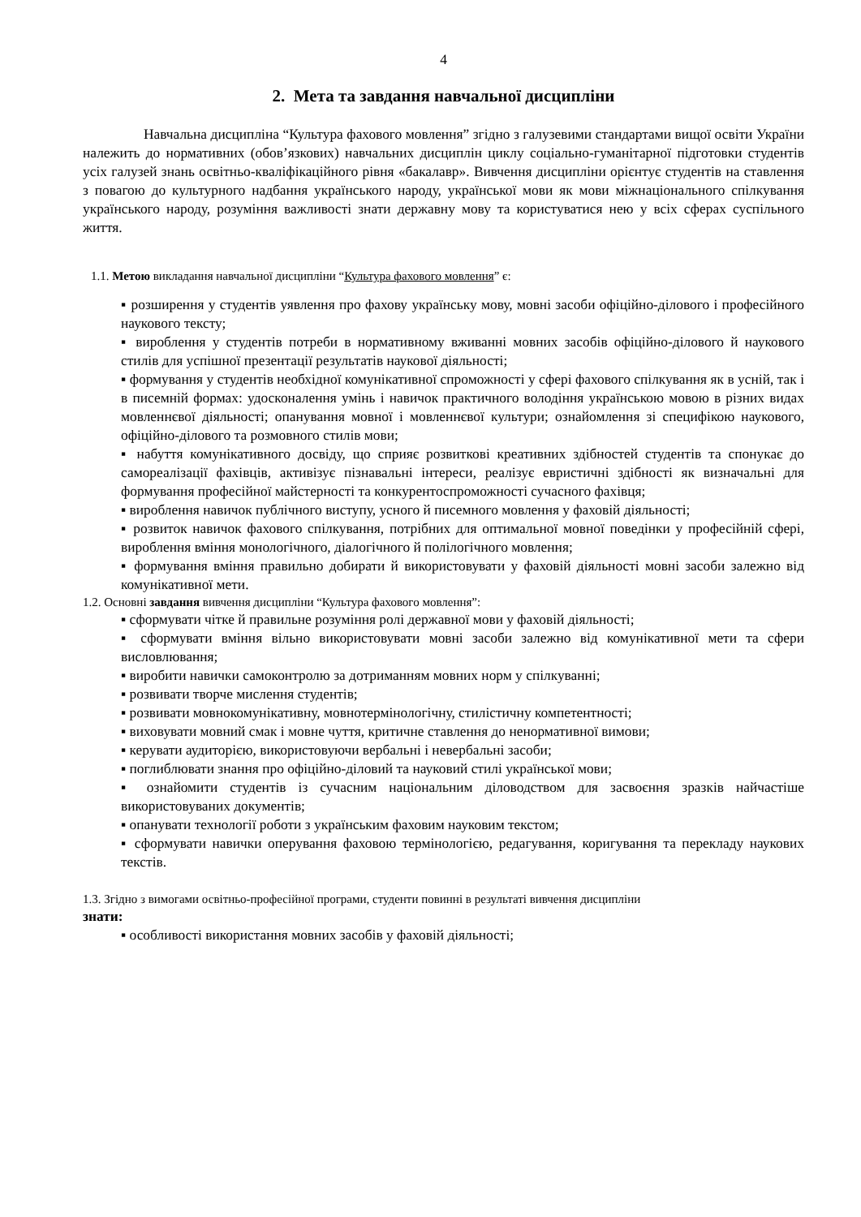4
2. Мета та завдання навчальної дисципліни
Навчальна дисципліна “Культура фахового мовлення” згідно з галузевими стандартами вищої освіти України належить до нормативних (обов’язкових) навчальних дисциплін циклу соціально-гуманітарної підготовки студентів усіх галузей знань освітньо-кваліфікаційного рівня «бакалавр». Вивчення дисципліни орієнтує студентів на ставлення з повагою до культурного надбання українського народу, української мови як мови міжнаціонального спілкування українського народу, розуміння важливості знати державну мову та користуватися нею у всіх сферах суспільного життя.
1.1. Метою викладання навчальної дисципліни “Культура фахового мовлення” є:
▪ розширення у студентів уявлення про фахову українську мову, мовні засоби офіційно-ділового і професійного наукового тексту;
▪ вироблення у студентів потреби в нормативному вживанні мовних засобів офіційно-ділового й наукового стилів для успішної презентації результатів наукової діяльності;
▪ формування у студентів необхідної комунікативної спроможності у сфері фахового спілкування як в усній, так і в писемній формах: удосконалення умінь і навичок практичного володіння українською мовою в різних видах мовленнєвої діяльності; опанування мовної і мовленнєвої культури; ознайомлення зі специфікою наукового, офіційно-ділового та розмовного стилів мови;
▪ набуття комунікативного досвіду, що сприяє розвиткові креативних здібностей студентів та спонукає до самореалізації фахівців, активізує пізнавальні інтереси, реалізує евристичні здібності як визначальні для формування професійної майстерності та конкурентоспроможності сучасного фахівця;
▪ вироблення навичок публічного виступу, усного й писемного мовлення у фаховій діяльності;
▪ розвиток навичок фахового спілкування, потрібних для оптимальної мовної поведінки у професійній сфері, вироблення вміння монологічного, діалогічного й полілогічного мовлення;
▪ формування вміння правильно добирати й використовувати у фаховій діяльності мовні засоби залежно від комунікативної мети.
1.2. Основні завдання вивчення дисципліни “Культура фахового мовлення”:
▪ сформувати чітке й правильне розуміння ролі державної мови у фаховій діяльності;
▪ сформувати вміння вільно використовувати мовні засоби залежно від комунікативної мети та сфери висловлювання;
▪ виробити навички самоконтролю за дотриманням мовних норм у спілкуванні;
▪ розвивати творче мислення студентів;
▪ розвивати мовнокомунікативну, мовнотермінологічну, стилістичну компетентності;
▪ виховувати мовний смак і мовне чуття, критичне ставлення до ненормативної вимови;
▪ керувати аудиторією, використовуючи вербальні і невербальні засоби;
▪ поглиблювати знання про офіційно-діловий та науковий стилі української мови;
▪ ознайомити студентів із сучасним національним діловодством для засвоєння зразків найчастіше використовуваних документів;
▪ опанувати технології роботи з українським фаховим науковим текстом;
▪ сформувати навички оперування фаховою термінологією, редагування, коригування та перекладу наукових текстів.
1.3. Згідно з вимогами освітньо-професійної програми, студенти повинні в результаті вивчення дисципліни
знати:
▪ особливості використання мовних засобів у фаховій діяльності;